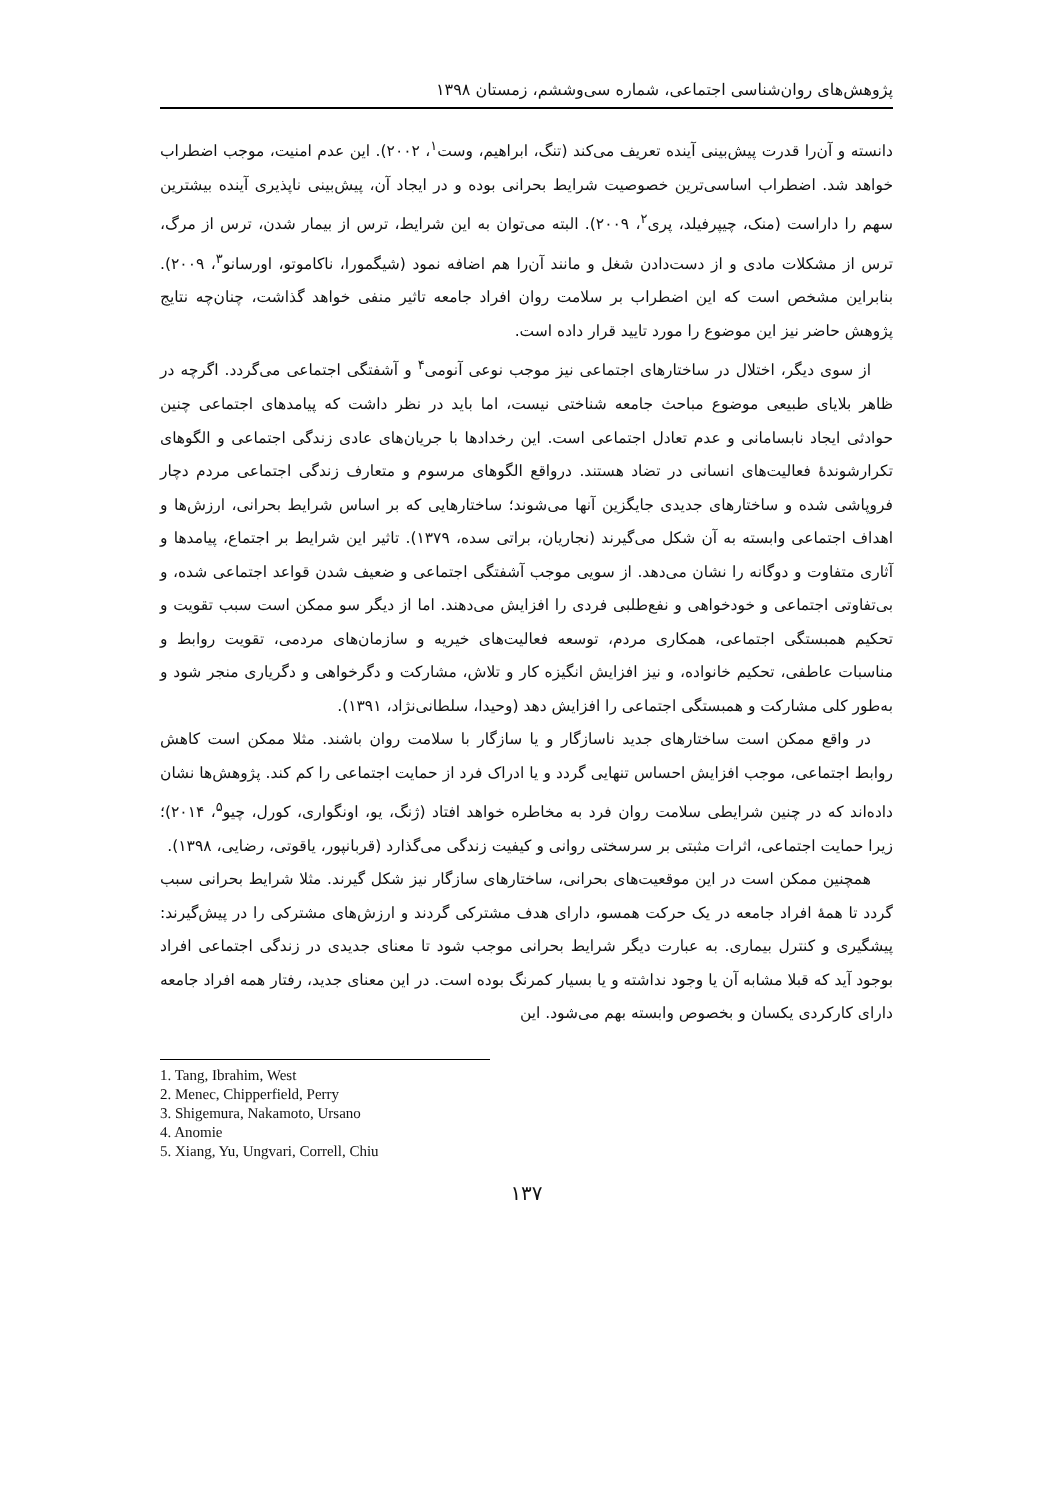پژوهش‌های روان‌شناسی اجتماعی، شماره سی‌وششم، زمستان ۱۳۹۸
دانسته و آن‌را قدرت پیش‌بینی آینده تعریف می‌کند (تنگ، ابراهیم، وست<sup>۱</sup>، ۲۰۰۲). این عدم امنیت، موجب اضطراب خواهد شد. اضطراب اساسی‌ترین خصوصیت شرایط بحرانی بوده و در ایجاد آن، پیش‌بینی ناپذیری آینده بیشترین سهم را داراست (منک، چیپرفیلد، پری<sup>۲</sup>، ۲۰۰۹). البته می‌توان به این شرایط، ترس از بیمار شدن، ترس از مرگ، ترس از مشکلات مادی و از دست‌دادن شغل و مانند آن‌را هم اضافه نمود (شیگمورا، ناکاموتو، اورسانو<sup>۳</sup>، ۲۰۰۹). بنابراین مشخص است که این اضطراب بر سلامت روان افراد جامعه تاثیر منفی خواهد گذاشت، چنان‌چه نتایج پژوهش حاضر نیز این موضوع را مورد تایید قرار داده است.
از سوی دیگر، اختلال در ساختارهای اجتماعی نیز موجب نوعی آنومی<sup>۴</sup> و آشفتگی اجتماعی می‌گردد. اگرچه در ظاهر بلایای طبیعی موضوع مباحث جامعه شناختی نیست، اما باید در نظر داشت که پیامدهای اجتماعی چنین حوادثی ایجاد نابسامانی و عدم تعادل اجتماعی است. این رخدادها با جریان‌های عادی زندگی اجتماعی و الگوهای تکرارشوندهٔ فعالیت‌های انسانی در تضاد هستند. درواقع الگوهای مرسوم و متعارف زندگی اجتماعی مردم دچار فروپاشی شده و ساختارهای جدیدی جایگزین آنها می‌شوند؛ ساختارهایی که بر اساس شرایط بحرانی، ارزش‌ها و اهداف اجتماعی وابسته به آن شکل می‌گیرند (نجاریان، براتی سده، ۱۳۷۹). تاثیر این شرایط بر اجتماع، پیامدها و آثاری متفاوت و دوگانه را نشان می‌دهد. از سویی موجب آشفتگی اجتماعی و ضعیف شدن قواعد اجتماعی شده، و بی‌تفاوتی اجتماعی و خودخواهی و نفع‌طلبی فردی را افزایش می‌دهند. اما از دیگر سو ممکن است سبب تقویت و تحکیم همبستگی اجتماعی، همکاری مردم، توسعه فعالیت‌های خیریه و سازمان‌های مردمی، تقویت روابط و مناسبات عاطفی، تحکیم خانواده، و نیز افزایش انگیزه کار و تلاش، مشارکت و دگرخواهی و دگریاری منجر شود و به‌طور کلی مشارکت و همبستگی اجتماعی را افزایش دهد (وحیدا، سلطانی‌نژاد، ۱۳۹۱).
در واقع ممکن است ساختارهای جدید ناسازگار و یا سازگار با سلامت روان باشند. مثلا ممکن است کاهش روابط اجتماعی، موجب افزایش احساس تنهایی گردد و یا ادراک فرد از حمایت اجتماعی را کم کند. پژوهش‌ها نشان داده‌اند که در چنین شرایطی سلامت روان فرد به مخاطره خواهد افتاد (ژنگ، یو، اونگواری، کورل، چیو<sup>۵</sup>، ۲۰۱۴)؛ زیرا حمایت اجتماعی، اثرات مثبتی بر سرسختی روانی و کیفیت زندگی می‌گذارد (قربانپور، یاقوتی، رضایی، ۱۳۹۸).
همچنین ممکن است در این موقعیت‌های بحرانی، ساختارهای سازگار نیز شکل گیرند. مثلا شرایط بحرانی سبب گردد تا همهٔ افراد جامعه در یک حرکت همسو، دارای هدف مشترکی گردند و ارزش‌های مشترکی را در پیش‌گیرند: پیشگیری و کنترل بیماری. به عبارت دیگر شرایط بحرانی موجب شود تا معنای جدیدی در زندگی اجتماعی افراد بوجود آید که قبلا مشابه آن یا وجود نداشته و یا بسیار کمرنگ بوده است. در این معنای جدید، رفتار همه افراد جامعه دارای کارکردی یکسان و بخصوص وابسته بهم می‌شود. این
1. Tang, Ibrahim, West
2. Menec, Chipperfield, Perry
3. Shigemura, Nakamoto, Ursano
4. Anomie
5. Xiang, Yu, Ungvari, Correll, Chiu
۱۳۷